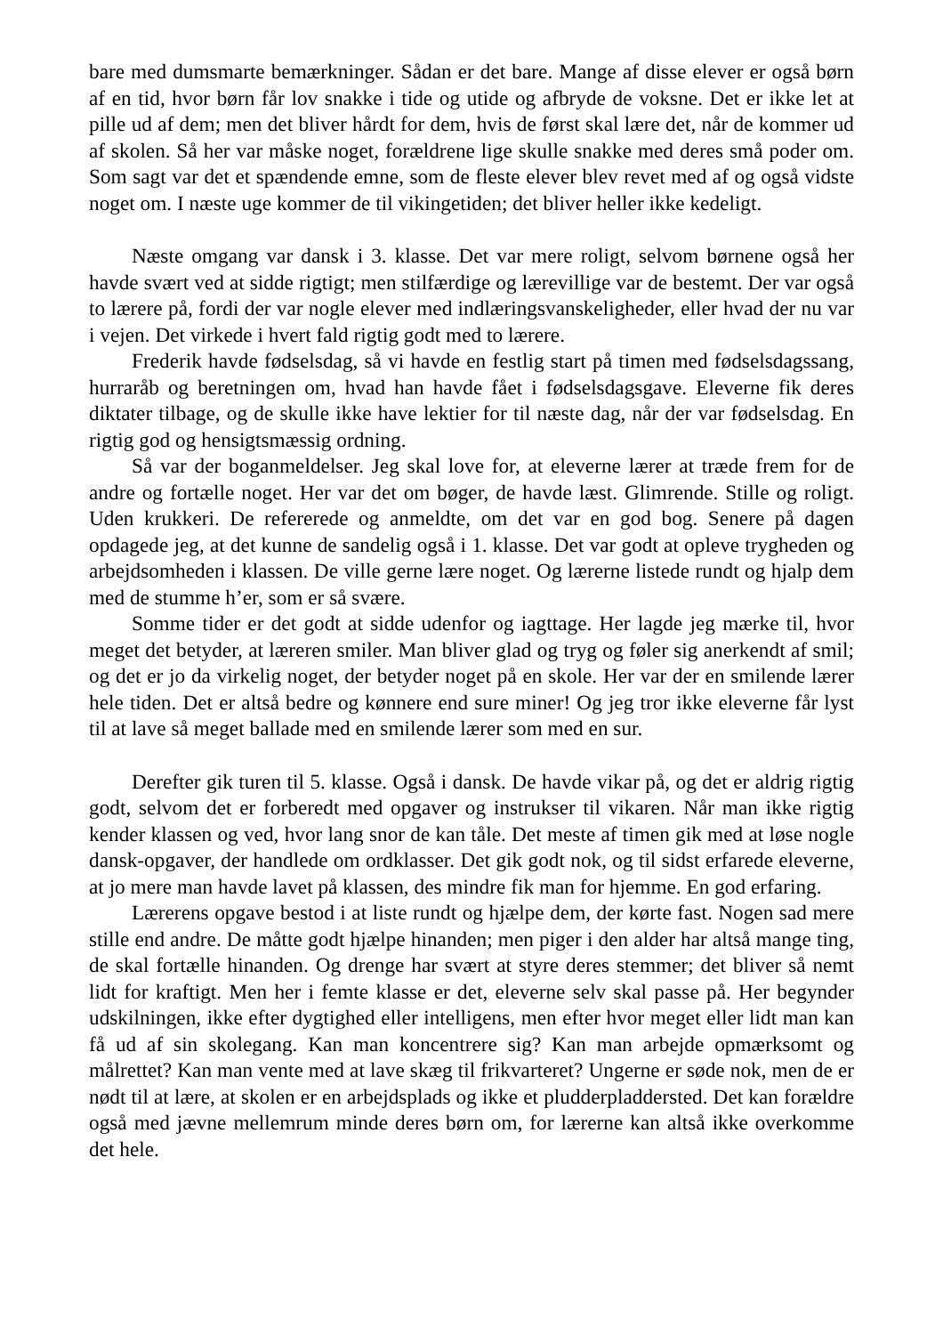bare med dumsmarte bemærkninger. Sådan er det bare. Mange af disse elever er også børn af en tid, hvor børn får lov snakke i tide og utide og afbryde de voksne. Det er ikke let at pille ud af dem; men det bliver hårdt for dem, hvis de først skal lære det, når de kommer ud af skolen. Så her var måske noget, forældrene lige skulle snakke med deres små poder om. Som sagt var det et spændende emne, som de fleste elever blev revet med af og også vidste noget om. I næste uge kommer de til vikingetiden; det bliver heller ikke kedeligt.
Næste omgang var dansk i 3. klasse. Det var mere roligt, selvom børnene også her havde svært ved at sidde rigtigt; men stilfærdige og lærevillige var de bestemt. Der var også to lærere på, fordi der var nogle elever med indlæringsvanskeligheder, eller hvad der nu var i vejen. Det virkede i hvert fald rigtig godt med to lærere.
Frederik havde fødselsdag, så vi havde en festlig start på timen med fødselsdagssang, hurraråb og beretningen om, hvad han havde fået i fødselsdagsgave. Eleverne fik deres diktater tilbage, og de skulle ikke have lektier for til næste dag, når der var fødselsdag. En rigtig god og hensigtsmæssig ordning.
Så var der boganmeldelser. Jeg skal love for, at eleverne lærer at træde frem for de andre og fortælle noget. Her var det om bøger, de havde læst. Glimrende. Stille og roligt. Uden krukkeri. De refererede og anmeldte, om det var en god bog. Senere på dagen opdagede jeg, at det kunne de sandelig også i 1. klasse. Det var godt at opleve trygheden og arbejdsomheden i klassen. De ville gerne lære noget. Og lærerne listede rundt og hjalp dem med de stumme h’er, som er så svære.
Somme tider er det godt at sidde udenfor og iagttage. Her lagde jeg mærke til, hvor meget det betyder, at læreren smiler. Man bliver glad og tryg og føler sig anerkendt af smil; og det er jo da virkelig noget, der betyder noget på en skole. Her var der en smilende lærer hele tiden. Det er altså bedre og kønnere end sure miner! Og jeg tror ikke eleverne får lyst til at lave så meget ballade med en smilende lærer som med en sur.
Derefter gik turen til 5. klasse. Også i dansk. De havde vikar på, og det er aldrig rigtig godt, selvom det er forberedt med opgaver og instrukser til vikaren. Når man ikke rigtig kender klassen og ved, hvor lang snor de kan tåle. Det meste af timen gik med at løse nogle dansk-opgaver, der handlede om ordklasser. Det gik godt nok, og til sidst erfarede eleverne, at jo mere man havde lavet på klassen, des mindre fik man for hjemme. En god erfaring.
Lærerens opgave bestod i at liste rundt og hjælpe dem, der kørte fast. Nogen sad mere stille end andre. De måtte godt hjælpe hinanden; men piger i den alder har altså mange ting, de skal fortælle hinanden. Og drenge har svært at styre deres stemmer; det bliver så nemt lidt for kraftigt. Men her i femte klasse er det, eleverne selv skal passe på. Her begynder udskilningen, ikke efter dygtighed eller intelligens, men efter hvor meget eller lidt man kan få ud af sin skolegang. Kan man koncentrere sig? Kan man arbejde opmærksomt og målrettet? Kan man vente med at lave skæg til frikvarteret? Ungerne er søde nok, men de er nødt til at lære, at skolen er en arbejdsplads og ikke et pludderpladdersted. Det kan forældre også med jævne mellemrum minde deres børn om, for lærerne kan altså ikke overkomme det hele.